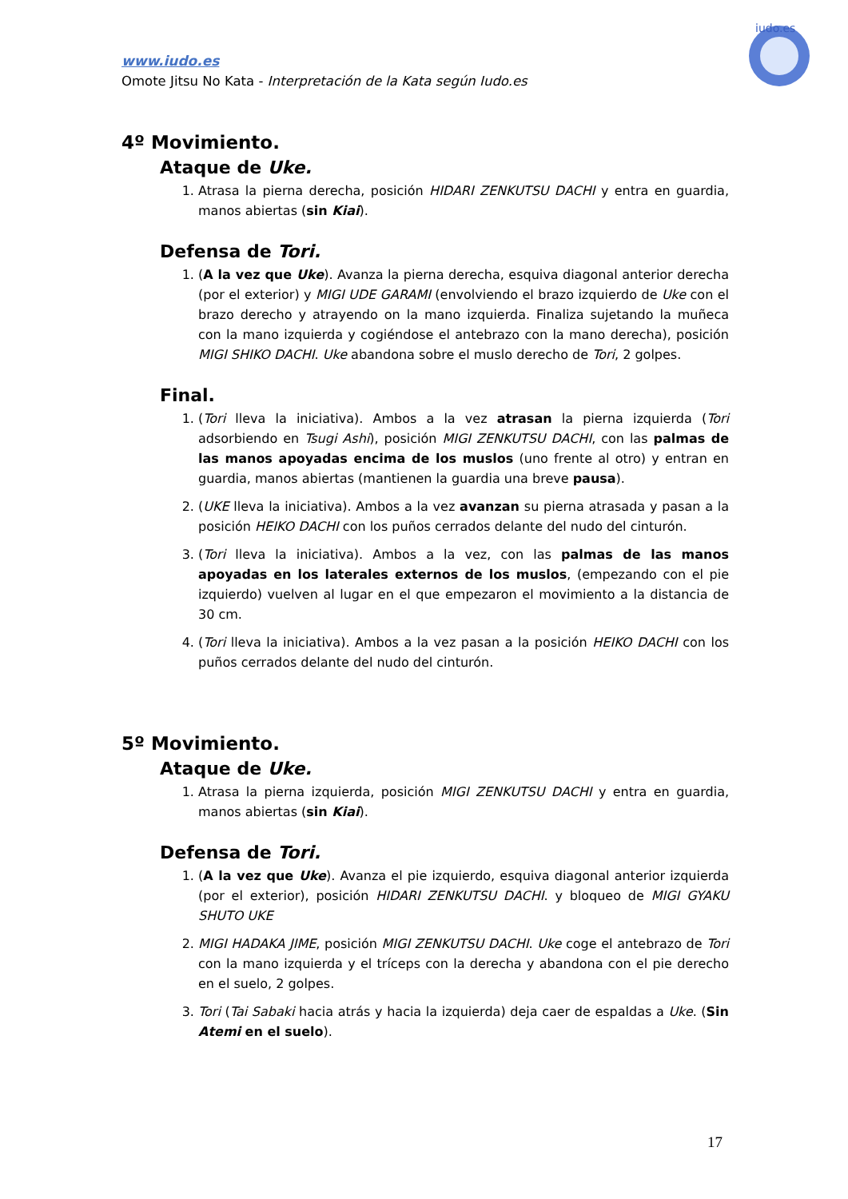www.iudo.es
Omote Jitsu No Kata - Interpretación de la Kata según Iudo.es
iudo.es
4º Movimiento.
Ataque de Uke.
1. Atrasa la pierna derecha, posición HIDARI ZENKUTSU DACHI y entra en guardia, manos abiertas (sin Kiai).
Defensa de Tori.
1. (A la vez que Uke). Avanza la pierna derecha, esquiva diagonal anterior derecha (por el exterior) y MIGI UDE GARAMI (envolviendo el brazo izquierdo de Uke con el brazo derecho y atrayendo on la mano izquierda. Finaliza sujetando la muñeca con la mano izquierda y cogiéndose el antebrazo con la mano derecha), posición MIGI SHIKO DACHI. Uke abandona sobre el muslo derecho de Tori, 2 golpes.
Final.
1. (Tori lleva la iniciativa). Ambos a la vez atrasan la pierna izquierda (Tori adsorbiendo en Tsugi Ashi), posición MIGI ZENKUTSU DACHI, con las palmas de las manos apoyadas encima de los muslos (uno frente al otro) y entran en guardia, manos abiertas (mantienen la guardia una breve pausa).
2. (UKE lleva la iniciativa). Ambos a la vez avanzan su pierna atrasada y pasan a la posición HEIKO DACHI con los puños cerrados delante del nudo del cinturón.
3. (Tori lleva la iniciativa). Ambos a la vez, con las palmas de las manos apoyadas en los laterales externos de los muslos, (empezando con el pie izquierdo) vuelven al lugar en el que empezaron el movimiento a la distancia de 30 cm.
4. (Tori lleva la iniciativa). Ambos a la vez pasan a la posición HEIKO DACHI con los puños cerrados delante del nudo del cinturón.
5º Movimiento.
Ataque de Uke.
1. Atrasa la pierna izquierda, posición MIGI ZENKUTSU DACHI y entra en guardia, manos abiertas (sin Kiai).
Defensa de Tori.
1. (A la vez que Uke). Avanza el pie izquierdo, esquiva diagonal anterior izquierda (por el exterior), posición HIDARI ZENKUTSU DACHI. y bloqueo de MIGI GYAKU SHUTO UKE
2. MIGI HADAKA JIME, posición MIGI ZENKUTSU DACHI. Uke coge el antebrazo de Tori con la mano izquierda y el tríceps con la derecha y abandona con el pie derecho en el suelo, 2 golpes.
3. Tori (Tai Sabaki hacia atrás y hacia la izquierda) deja caer de espaldas a Uke. (Sin Atemi en el suelo).
17